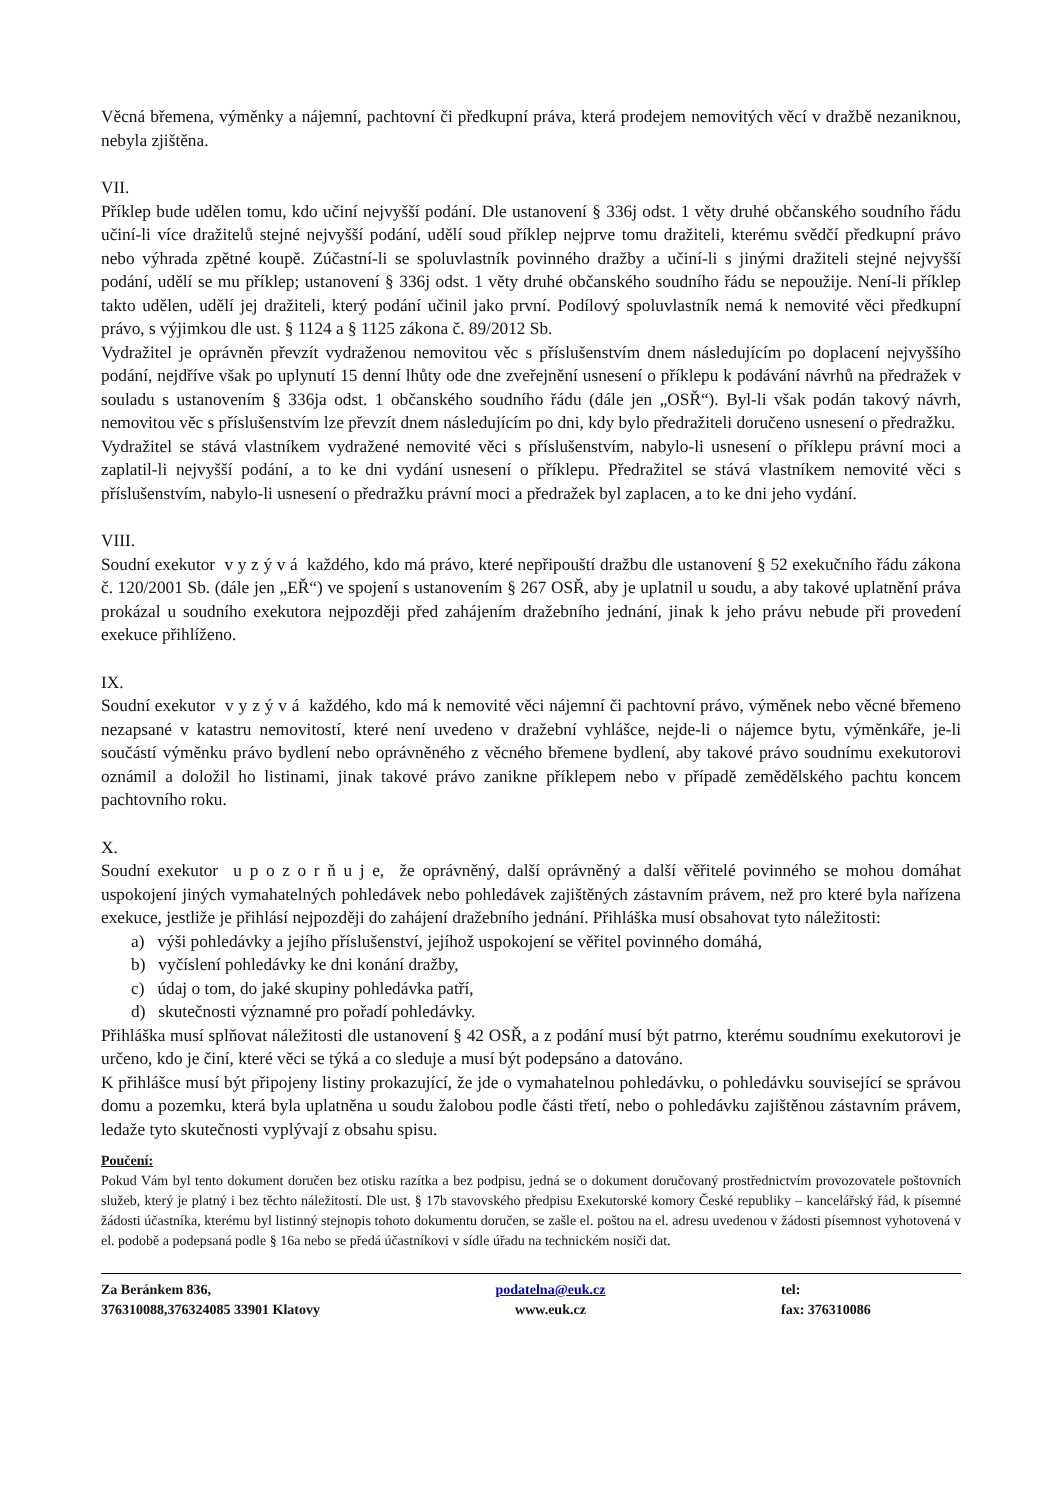Věcná břemena, výměnky a nájemní, pachtovní či předkupní práva, která prodejem nemovitých věcí v dražbě nezaniknou, nebyla zjištěna.
VII.
Příklep bude udělen tomu, kdo učiní nejvyšší podání. Dle ustanovení § 336j odst. 1 věty druhé občanského soudního řádu učiní-li více dražitelů stejné nejvyšší podání, udělí soud příklep nejprve tomu dražiteli, kterému svědčí předkupní právo nebo výhrada zpětné koupě. Zúčastní-li se spoluvlastník povinného dražby a učiní-li s jinými dražiteli stejné nejvyšší podání, udělí se mu příklep; ustanovení § 336j odst. 1 věty druhé občanského soudního řádu se nepoužije. Není-li příklep takto udělen, udělí jej dražiteli, který podání učinil jako první. Podílový spoluvlastník nemá k nemovité věci předkupní právo, s výjimkou dle ust. § 1124 a § 1125 zákona č. 89/2012 Sb.
Vydražitel je oprávněn převzít vydraženou nemovitou věc s příslušenstvím dnem následujícím po doplacení nejvyššího podání, nejdříve však po uplynutí 15 denní lhůty ode dne zveřejnění usnesení o příklepu k podávání návrhů na předražek v souladu s ustanovením § 336ja odst. 1 občanského soudního řádu (dále jen „OSŘ“). Byl-li však podán takový návrh, nemovitou věc s příslušenstvím lze převzít dnem následujícím po dni, kdy bylo předražiteli doručeno usnesení o předražku.
Vydražitel se stává vlastníkem vydražené nemovité věci s příslušenstvím, nabylo-li usnesení o příklepu právní moci a zaplatil-li nejvyšší podání, a to ke dni vydání usnesení o příklepu. Předražitel se stává vlastníkem nemovité věci s příslušenstvím, nabylo-li usnesení o předražku právní moci a předražek byl zaplacen, a to ke dni jeho vydání.
VIII.
Soudní exekutor v y z ý v á každého, kdo má právo, které nepřipouští dražbu dle ustanovení § 52 exekučního řádu zákona č. 120/2001 Sb. (dále jen „EŘ“) ve spojení s ustanovením § 267 OSŘ, aby je uplatnil u soudu, a aby takové uplatnění práva prokázal u soudního exekutora nejpozději před zahájením dražebního jednání, jinak k jeho právu nebude při provedení exekuce přihlíženo.
IX.
Soudní exekutor v y z ý v á každého, kdo má k nemovité věci nájemní či pachtovní právo, výměnek nebo věcné břemeno nezapsané v katastru nemovitostí, které není uvedeno v dražební vyhlášce, nejde-li o nájemce bytu, výměnkáře, je-li součástí výměnku právo bydlení nebo oprávněného z věcného břemene bydlení, aby takové právo soudnímu exekutorovi oznámil a doložil ho listinami, jinak takové právo zanikne příklepem nebo v případě zemědělského pachtu koncem pachtovního roku.
X.
Soudní exekutor u p o z o r ň u j e, že oprávněný, další oprávněný a další věřitelé povinného se mohou domáhat uspokojení jiných vymahatelných pohledávek nebo pohledávek zajištěných zástavním právem, než pro které byla nařízena exekuce, jestliže je přihlásí nejpozději do zahájení dražebního jednání. Přihláška musí obsahovat tyto náležitosti:
a) výši pohledávky a jejího příslušenství, jejíhož uspokojení se věřitel povinného domáhá,
b) vyčíslení pohledávky ke dni konání dražby,
c) údaj o tom, do jaké skupiny pohledávka patří,
d) skutečnosti významné pro pořadí pohledávky.
Přihláška musí splňovat náležitosti dle ustanovení § 42 OSŘ, a z podání musí být patrno, kterému soudnímu exekutorovi je určeno, kdo je činí, které věci se týká a co sleduje a musí být podepsáno a datováno.
K přihlášce musí být připojeny listiny prokazující, že jde o vymahatelnou pohledávku, o pohledávku související se správou domu a pozemku, která byla uplatněna u soudu žalobou podle části třetí, nebo o pohledávku zajištěnou zástavním právem, ledaže tyto skutečnosti vyplývají z obsahu spisu.
Poučení:
Pokud Vám byl tento dokument doručen bez otisku razítka a bez podpisu, jedná se o dokument doručovaný prostřednictvím provozovatele poštovních služeb, který je platný i bez těchto náležitostí. Dle ust. § 17b stavovského předpisu Exekutorské komory České republiky – kancelářský řád, k písemné žádosti účastníka, kterému byl listinný stejnopis tohoto dokumentu doručen, se zašle el. poštou na el. adresu uvedenou v žádosti písemnost vyhotovená v el. podobě a podepsaná podle § 16a nebo se předá účastníkovi v sídle úřadu na technickém nosiči dat.
Za Beránkem 836,
376310088,376324085 33901 Klatovy
podatelna@euk.cz
www.euk.cz
tel:
fax: 376310086